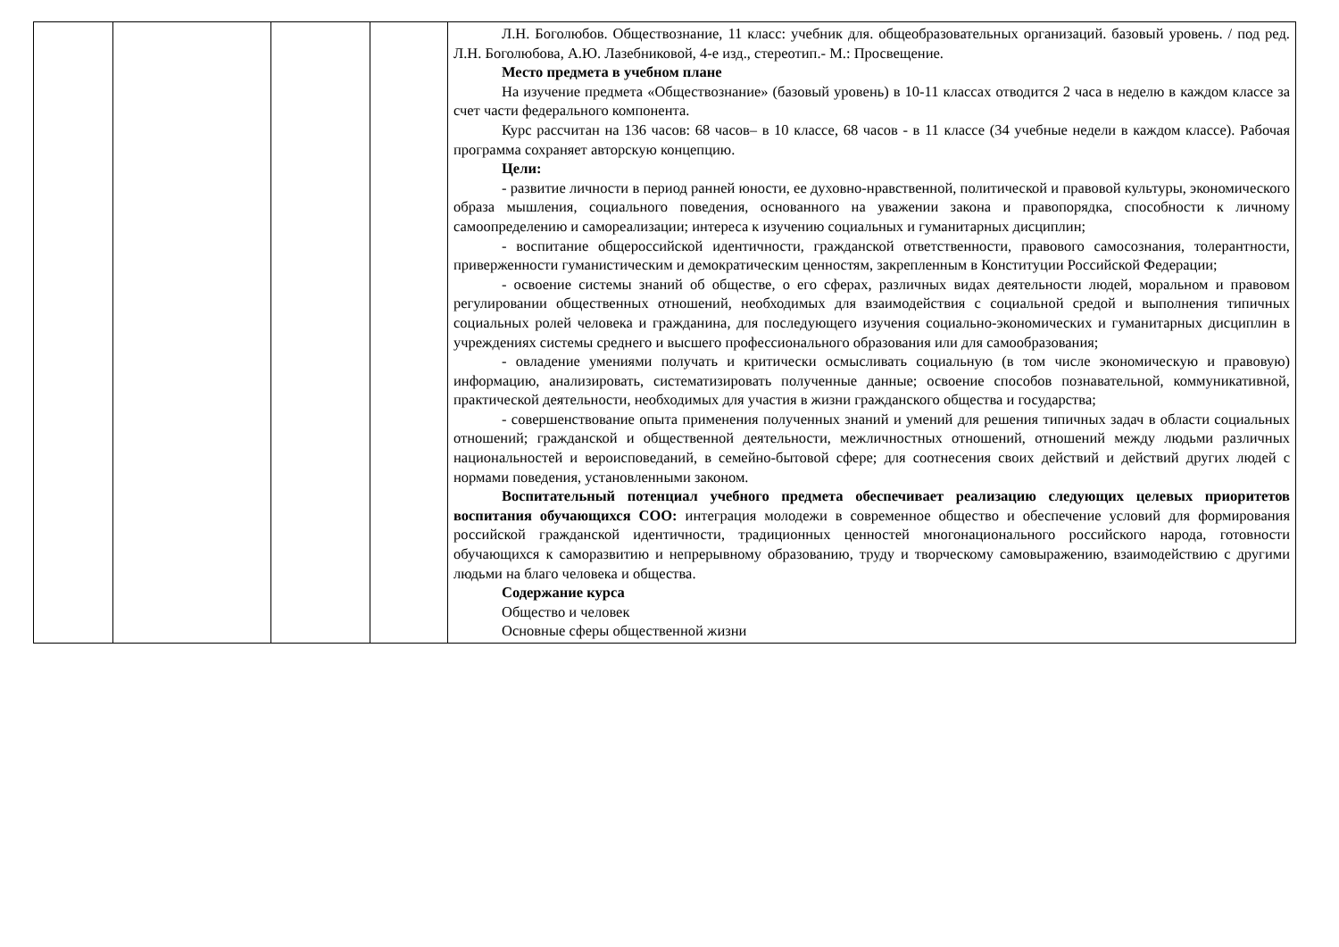| | | | | Л.Н. Боголюбов. Обществознание, 11 класс: учебник для. общеобразовательных организаций. базовый уровень. / под ред. Л.Н. Боголюбова, А.Ю. Лазебниковой, 4-е изд., стереотип.- М.: Просвещение. Место предмета в учебном плане На изучение предмета «Обществознание» (базовый уровень) в 10-11 классах отводится 2 часа в неделю в каждом классе за счет части федерального компонента. Курс рассчитан на 136 часов: 68 часов– в 10 классе, 68 часов - в 11 классе (34 учебные недели в каждом классе). Рабочая программа сохраняет авторскую концепцию. Цели: - развитие личности в период ранней юности, ее духовно-нравственной, политической и правовой культуры, экономического образа мышления, социального поведения, основанного на уважении закона и правопорядка, способности к личному самоопределению и самореализации; интереса к изучению социальных и гуманитарных дисциплин; - воспитание общероссийской идентичности, гражданской ответственности, правового самосознания, толерантности, приверженности гуманистическим и демократическим ценностям, закрепленным в Конституции Российской Федерации; - освоение системы знаний об обществе, о его сферах, различных видах деятельности людей, моральном и правовом регулировании общественных отношений, необходимых для взаимодействия с социальной средой и выполнения типичных социальных ролей человека и гражданина, для последующего изучения социально-экономических и гуманитарных дисциплин в учреждениях системы среднего и высшего профессионального образования или для самообразования; - овладение умениями получать и критически осмысливать социальную (в том числе экономическую и правовую) информацию, анализировать, систематизировать полученные данные; освоение способов познавательной, коммуникативной, практической деятельности, необходимых для участия в жизни гражданского общества и государства; - совершенствование опыта применения полученных знаний и умений для решения типичных задач в области социальных отношений; гражданской и общественной деятельности, межличностных отношений, отношений между людьми различных национальностей и вероисповеданий, в семейно-бытовой сфере; для соотнесения своих действий и действий других людей с нормами поведения, установленными законом. Воспитательный потенциал учебного предмета обеспечивает реализацию следующих целевых приоритетов воспитания обучающихся СОО: интеграция молодежи в современное общество и обеспечение условий для формирования российской гражданской идентичности, традиционных ценностей многонационального российского народа, готовности обучающихся к саморазвитию и непрерывному образованию, труду и творческому самовыражению, взаимодействию с другими людьми на благо человека и общества. Содержание курса Общество и человек Основные сферы общественной жизни |